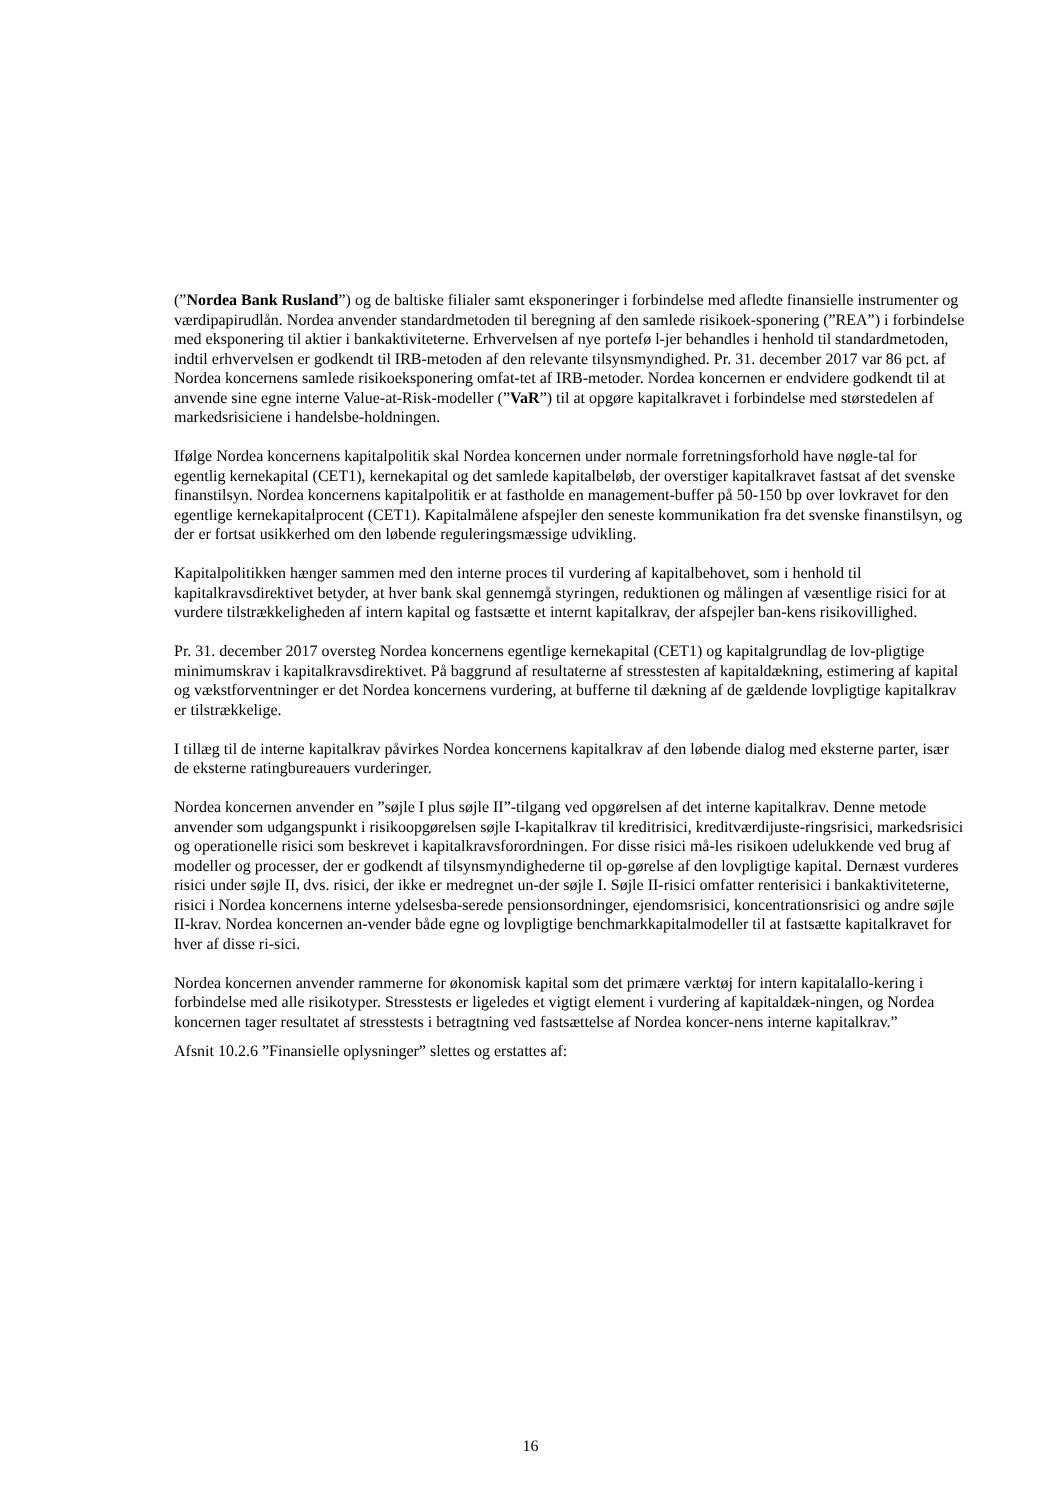(”Nordea Bank Rusland”) og de baltiske filialer samt eksponeringer i forbindelse med afledte finansielle instrumenter og værdipapirudlån. Nordea anvender standardmetoden til beregning af den samlede risikoek-sponering (”REA”) i forbindelse med eksponering til aktier i bankaktiviteterne. Erhvervelsen af nye portefø l-jer behandles i henhold til standardmetoden, indtil erhvervelsen er godkendt til IRB-metoden af den relevante tilsynsmyndighed. Pr. 31. december 2017 var 86 pct. af Nordea koncernens samlede risikoeksponering omfat-tet af IRB-metoder. Nordea koncernen er endvidere godkendt til at anvende sine egne interne Value-at-Risk-modeller (”VaR”) til at opgøre kapitalkravet i forbindelse med størstedelen af markedsrisiciene i handelsbe-holdningen.
Ifølge Nordea koncernens kapitalpolitik skal Nordea koncernen under normale forretningsforhold have nøgle-tal for egentlig kernekapital (CET1), kernekapital og det samlede kapitalbeløb, der overstiger kapitalkravet fastsat af det svenske finanstilsyn. Nordea koncernens kapitalpolitik er at fastholde en management-buffer på 50-150 bp over lovkravet for den egentlige kernekapitalprocent (CET1). Kapitalmålene afspejler den seneste kommunikation fra det svenske finanstilsyn, og der er fortsat usikkerhed om den løbende reguleringsmæssige udvikling.
Kapitalpolitikken hænger sammen med den interne proces til vurdering af kapitalbehovet, som i henhold til kapitalkravsdirektivet betyder, at hver bank skal gennemgå styringen, reduktionen og målingen af væsentlige risici for at vurdere tilstrækkeligheden af intern kapital og fastsætte et internt kapitalkrav, der afspejler ban-kens risikovillighed.
Pr. 31. december 2017 oversteg Nordea koncernens egentlige kernekapital (CET1) og kapitalgrundlag de lov-pligtige minimumskrav i kapitalkravsdirektivet. På baggrund af resultaterne af stresstesten af kapitaldækning, estimering af kapital og vækstforventninger er det Nordea koncernens vurdering, at bufferne til dækning af de gældende lovpligtige kapitalkrav er tilstrækkelige.
I tillæg til de interne kapitalkrav påvirkes Nordea koncernens kapitalkrav af den løbende dialog med eksterne parter, især de eksterne ratingbureauers vurderinger.
Nordea koncernen anvender en ”søjle I plus søjle II”-tilgang ved opgørelsen af det interne kapitalkrav. Denne metode anvender som udgangspunkt i risikoopgørelsen søjle I-kapitalkrav til kreditrisici, kreditværdijuste-ringsrisici, markedsrisici og operationelle risici som beskrevet i kapitalkravsforordningen. For disse risici må-les risikoen udelukkende ved brug af modeller og processer, der er godkendt af tilsynsmyndighederne til op-gørelse af den lovpligtige kapital. Dernæst vurderes risici under søjle II, dvs. risici, der ikke er medregnet un-der søjle I. Søjle II-risici omfatter renterisici i bankaktiviteterne, risici i Nordea koncernens interne ydelsesba-serede pensionsordninger, ejendomsrisici, koncentrationsrisici og andre søjle II-krav. Nordea koncernen an-vender både egne og lovpligtige benchmarkkapitalmodeller til at fastsætte kapitalkravet for hver af disse ri-sici.
Nordea koncernen anvender rammerne for økonomisk kapital som det primære værktøj for intern kapitalallo-kering i forbindelse med alle risikotyper. Stresstests er ligeledes et vigtigt element i vurdering af kapitaldæk-ningen, og Nordea koncernen tager resultatet af stresstests i betragtning ved fastsættelse af Nordea koncer-nens interne kapitalkrav.”
Afsnit 10.2.6 ”Finansielle oplysninger” slettes og erstattes af:
16